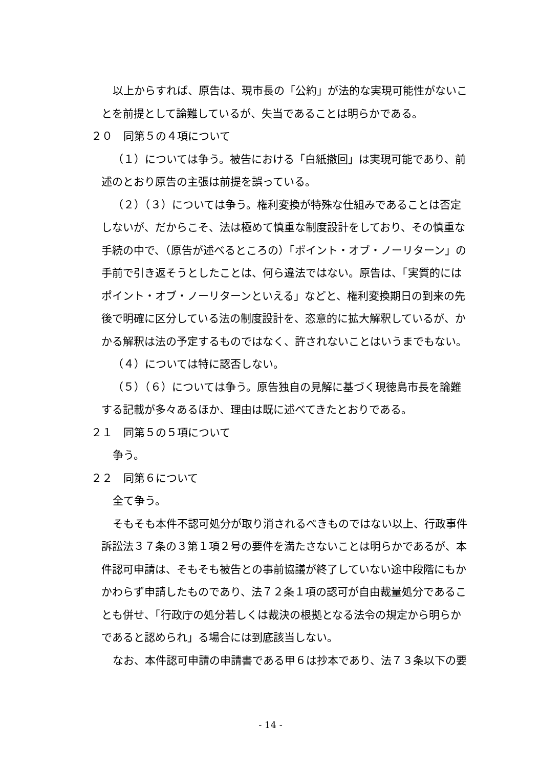以上からすれば、原告は、現市長の「公約」が法的な実現可能性がないことを前提として論難しているが、失当であることは明らかである。
２０　同第５の４項について
（１）については争う。被告における「白紙撤回」は実現可能であり、前述のとおり原告の主張は前提を誤っている。
（２）（３）については争う。権利変換が特殊な仕組みであることは否定しないが、だからこそ、法は極めて慎重な制度設計をしており、その慎重な手続の中で、（原告が述べるところの）「ポイント・オブ・ノーリターン」の手前で引き返そうとしたことは、何ら違法ではない。原告は、「実質的にはポイント・オブ・ノーリターンといえる」などと、権利変換期日の到来の先後で明確に区分している法の制度設計を、恣意的に拡大解釈しているが、かかる解釈は法の予定するものではなく、許されないことはいうまでもない。
（４）については特に認否しない。
（５）（６）については争う。原告独自の見解に基づく現徳島市長を論難する記載が多々あるほか、理由は既に述べてきたとおりである。
２１　同第５の５項について
争う。
２２　同第６について
全て争う。
そもそも本件不認可処分が取り消されるべきものではない以上、行政事件訴訟法３７条の３第１項２号の要件を満たさないことは明らかであるが、本件認可申請は、そもそも被告との事前協議が終了していない途中段階にもかかわらず申請したものであり、法７２条１項の認可が自由裁量処分であることも併せ、「行政庁の処分若しくは裁決の根拠となる法令の規定から明らかであると認められ」る場合には到底該当しない。
なお、本件認可申請の申請書である甲６は抄本であり、法７３条以下の要
- 14 -